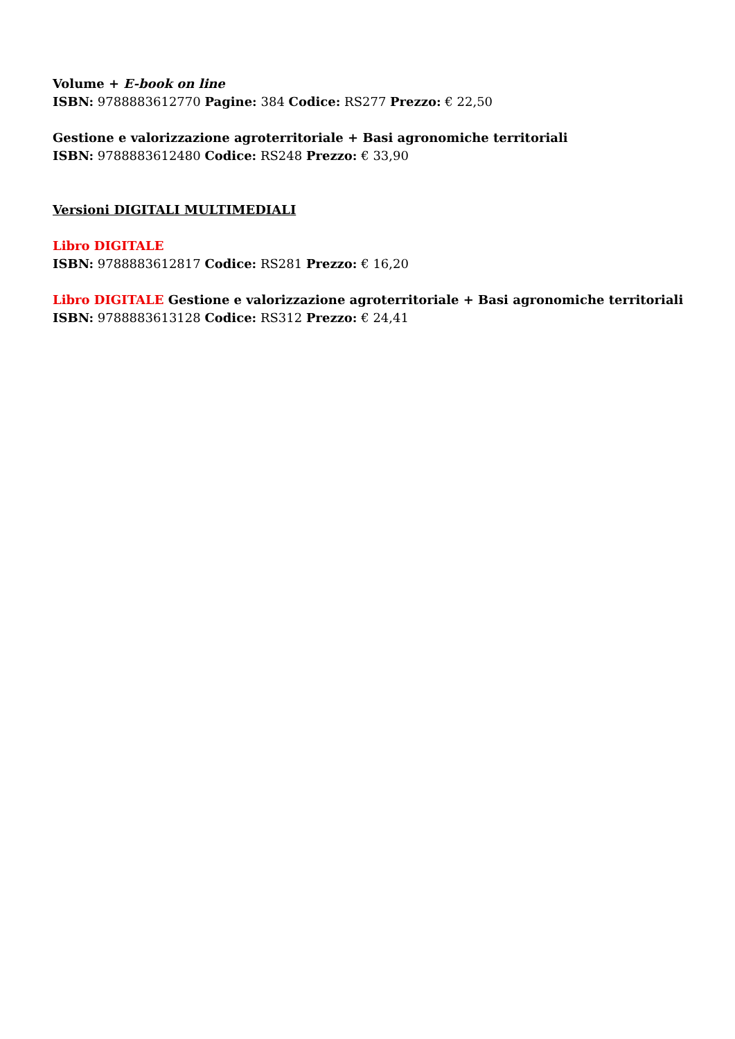Volume + E-book on line
ISBN: 9788883612770 Pagine: 384 Codice: RS277 Prezzo: € 22,50
Gestione e valorizzazione agroterritoriale + Basi agronomiche territoriali
ISBN: 9788883612480 Codice: RS248 Prezzo: € 33,90
Versioni DIGITALI MULTIMEDIALI
Libro DIGITALE
ISBN: 9788883612817 Codice: RS281 Prezzo: € 16,20
Libro DIGITALE Gestione e valorizzazione agroterritoriale + Basi agronomiche territoriali
ISBN: 9788883613128 Codice: RS312 Prezzo: € 24,41